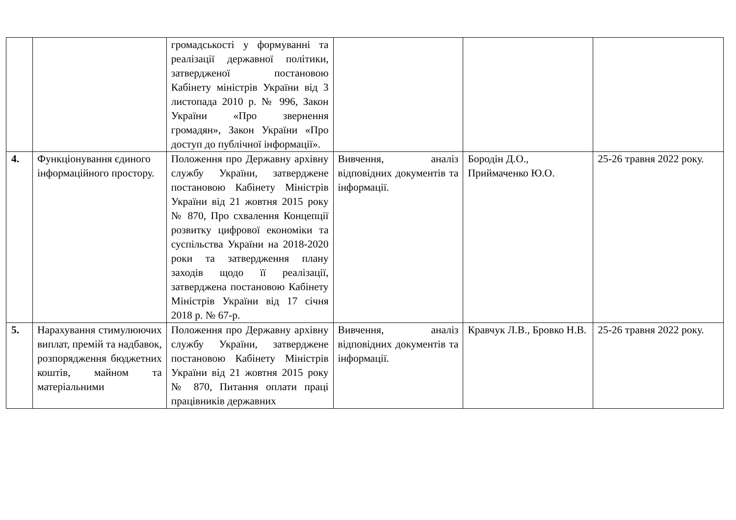| | | громадськості у формуванні та реалізації державної політики, затвердженої постановою Кабінету міністрів України від 3 листопада 2010 р. № 996, Закон України «Про звернення громадян», Закон України «Про доступ до публічної інформації». | | | |
| 4. | Функціонування єдиного інформаційного простору. | Положення про Державну архівну службу України, затверджене постановою Кабінету Міністрів України від 21 жовтня 2015 року № 870, Про схвалення Концепції розвитку цифрової економіки та суспільства України на 2018-2020 роки та затвердження плану заходів щодо її реалізації, затверджена постановою Кабінету Міністрів України від 17 січня 2018 р. № 67-р. | Вивчення, аналіз відповідних документів та інформації. | Бородін Д.О., Приймаченко Ю.О. | 25-26 травня 2022 року. |
| 5. | Нарахування стимулюючих виплат, премій та надбавок, розпорядження бюджетних коштів, майном та матеріальними | Положення про Державну архівну службу України, затверджене постановою Кабінету Міністрів України від 21 жовтня 2015 року № 870, Питання оплати праці працівників державних | Вивчення, аналіз відповідних документів та інформації. | Кравчук Л.В., Бровко Н.В. | 25-26 травня 2022 року. |